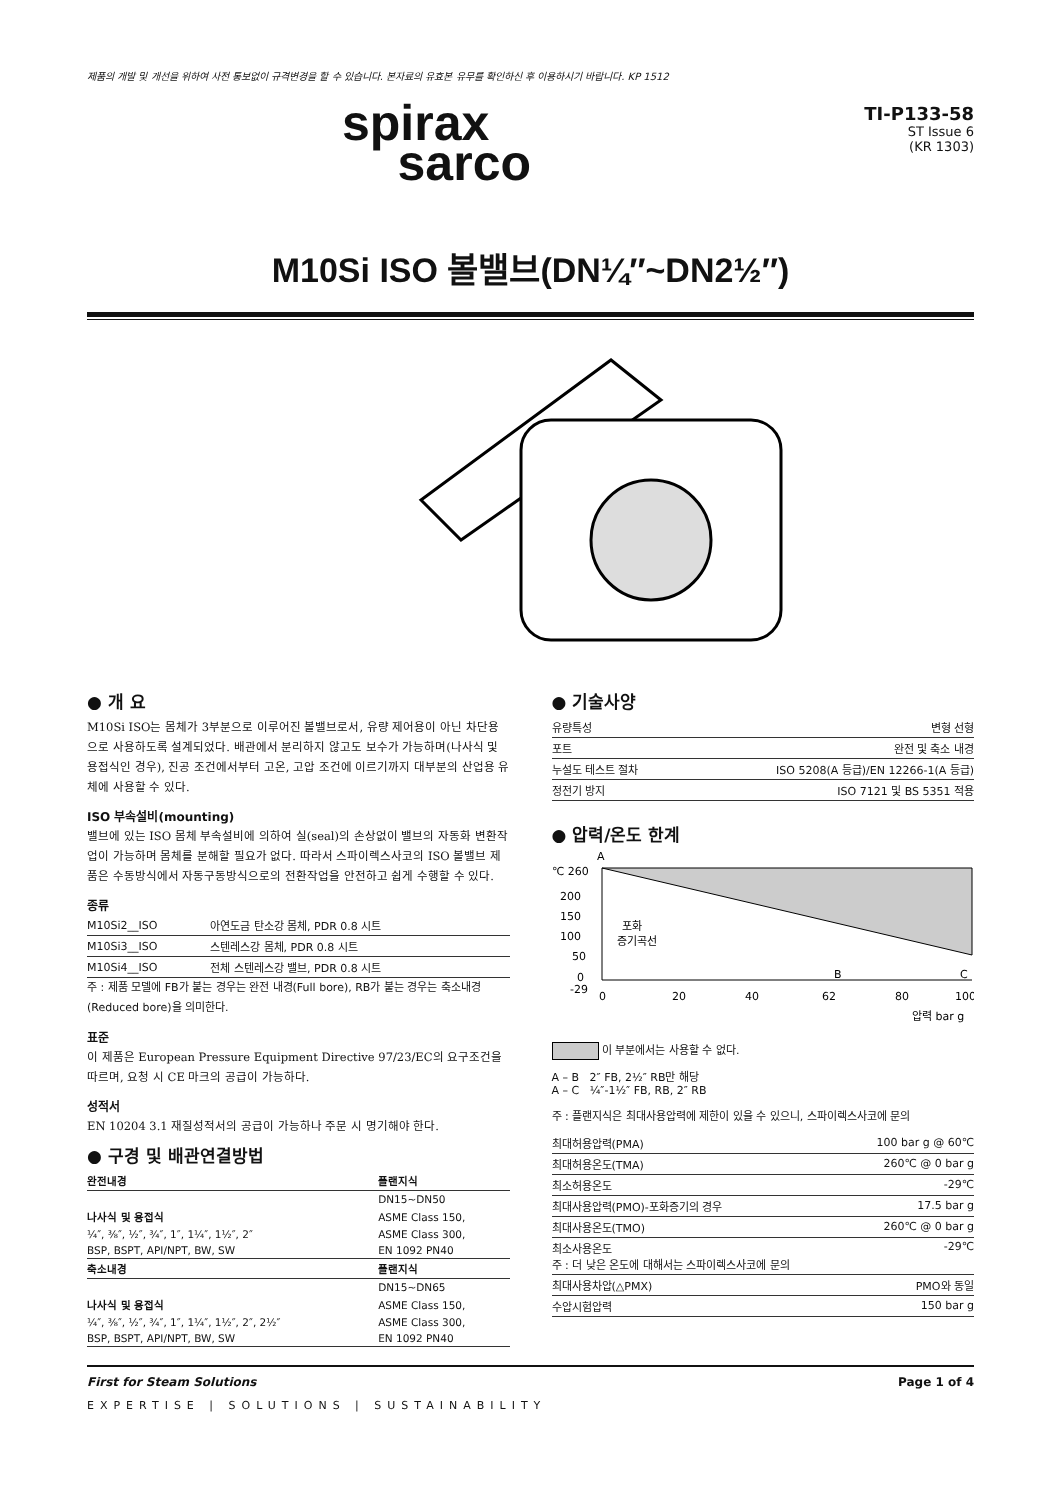제품의 개발 및 개선을 위하여 사전 통보없이 규격변경을 할 수 있습니다. 본자료의 유효본 유무를 확인하신 후 이용하시기 바랍니다. KP 1512
spirax
sarco
TI-P133-58
ST Issue 6
(KR 1303)
M10Si ISO 볼밸브(DN¼″~DN2½″)
● 개 요
M10Si ISO는 몸체가 3부분으로 이루어진 볼밸브로서, 유량 제어용이 아닌 차단용으로 사용하도록 설계되었다. 배관에서 분리하지 않고도 보수가 가능하며(나사식 및 용접식인 경우), 진공 조건에서부터 고온, 고압 조건에 이르기까지 대부분의 산업용 유체에 사용할 수 있다.
ISO 부속설비(mounting)
밸브에 있는 ISO 몸체 부속설비에 의하여 실(seal)의 손상없이 밸브의 자동화 변환작업이 가능하며 몸체를 분해할 필요가 없다. 따라서 스파이렉스사코의 ISO 볼밸브 제품은 수동방식에서 자동구동방식으로의 전환작업을 안전하고 쉽게 수행할 수 있다.
종류
| M10Si2__ISO | 아연도금 탄소강 몸체, PDR 0.8 시트 |
| M10Si3__ISO | 스텐레스강 몸체, PDR 0.8 시트 |
| M10Si4__ISO | 전체 스텐레스강 밸브, PDR 0.8 시트 |
주 : 제품 모델에 FB가 붙는 경우는 완전 내경(Full bore), RB가 붙는 경우는 축소내경(Reduced bore)을 의미한다.
표준
이 제품은 European Pressure Equipment Directive 97/23/EC의 요구조건을 따르며, 요청 시 CE 마크의 공급이 가능하다.
성적서
EN 10204 3.1 재질성적서의 공급이 가능하나 주문 시 명기해야 한다.
● 구경 및 배관연결방법
| 완전내경 | 플랜지식 |
| --- | --- |
| | DN15~DN50 |
| 나사식 및 용접식 | ASME Class 150, |
| ¼″, ⅜″, ½″, ¾″, 1″, 1¼″, 1½″, 2″ | ASME Class 300, |
| BSP, BSPT, API/NPT, BW, SW | EN 1092 PN40 |
| 축소내경 | 플랜지식 |
| | DN15~DN65 |
| 나사식 및 용접식 | ASME Class 150, |
| ¼″, ⅜″, ½″, ¾″, 1″, 1¼″, 1½″, 2″, 2½″ | ASME Class 300, |
| BSP, BSPT, API/NPT, BW, SW | EN 1092 PN40 |
● 기술사양
| 유량특성 | 변형 선형 |
| 포트 | 완전 및 축소 내경 |
| 누설도 테스트 절차 | ISO 5208(A 등급)/EN 12266-1(A 등급) |
| 정전기 방지 | ISO 7121 및 BS 5351 적용 |
● 압력/온도 한계
A
℃ 260
200
150
100
50
0
-29
포화
증기곡선
B
C
0
20
40
62
80
100
압력 bar g
이 부분에서는 사용할 수 없다.
A – B 2″ FB, 2½″ RB만 해당
A – C ¼″-1½″ FB, RB, 2″ RB
주 : 플랜지식은 최대사용압력에 제한이 있을 수 있으니, 스파이렉스사코에 문의
| 최대허용압력(PMA) | 100 bar g @ 60℃ |
| 최대허용온도(TMA) | 260℃ @ 0 bar g |
| 최소허용온도 | -29℃ |
| 최대사용압력(PMO)-포화증기의 경우 | 17.5 bar g |
| 최대사용온도(TMO) | 260℃ @ 0 bar g |
| 최소사용온도 주 : 더 낮은 온도에 대해서는 스파이렉스사코에 문의 | -29℃ |
| 최대사용차압(△PMX) | PMO와 동일 |
| 수압시험압력 | 150 bar g |
First for Steam Solutions Page 1 of 4
EXPERTISE | SOLUTIONS | SUSTAINABILITY